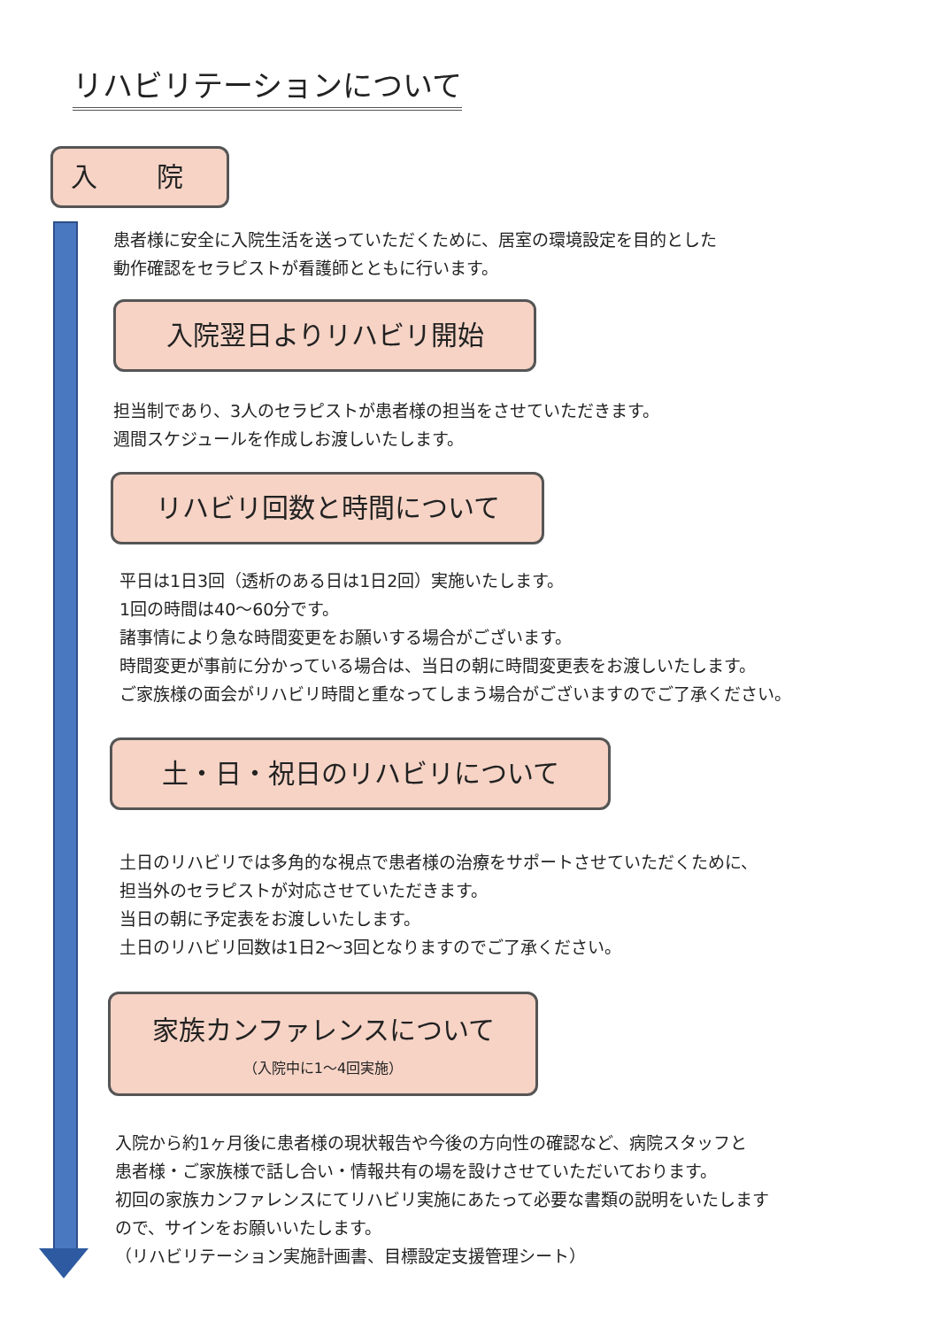リハビリテーションについて
入 院
患者様に安全に入院生活を送っていただくために、居室の環境設定を目的とした
動作確認をセラピストが看護師とともに行います。
入院翌日よりリハビリ開始
担当制であり、3人のセラピストが患者様の担当をさせていただきます。
週間スケジュールを作成しお渡しいたします。
リハビリ回数と時間について
平日は1日3回（透析のある日は1日2回）実施いたします。
1回の時間は40〜60分です。
諸事情により急な時間変更をお願いする場合がございます。
時間変更が事前に分かっている場合は、当日の朝に時間変更表をお渡しいたします。
ご家族様の面会がリハビリ時間と重なってしまう場合がございますのでご了承ください。
土・日・祝日のリハビリについて
土日のリハビリでは多角的な視点で患者様の治療をサポートさせていただくために、
担当外のセラピストが対応させていただきます。
当日の朝に予定表をお渡しいたします。
土日のリハビリ回数は1日2〜3回となりますのでご了承ください。
家族カンファレンスについて
（入院中に1〜4回実施）
入院から約1ヶ月後に患者様の現状報告や今後の方向性の確認など、病院スタッフと
患者様・ご家族様で話し合い・情報共有の場を設けさせていただいております。
初回の家族カンファレンスにてリハビリ実施にあたって必要な書類の説明をいたします
ので、サインをお願いいたします。
（リハビリテーション実施計画書、目標設定支援管理シート）